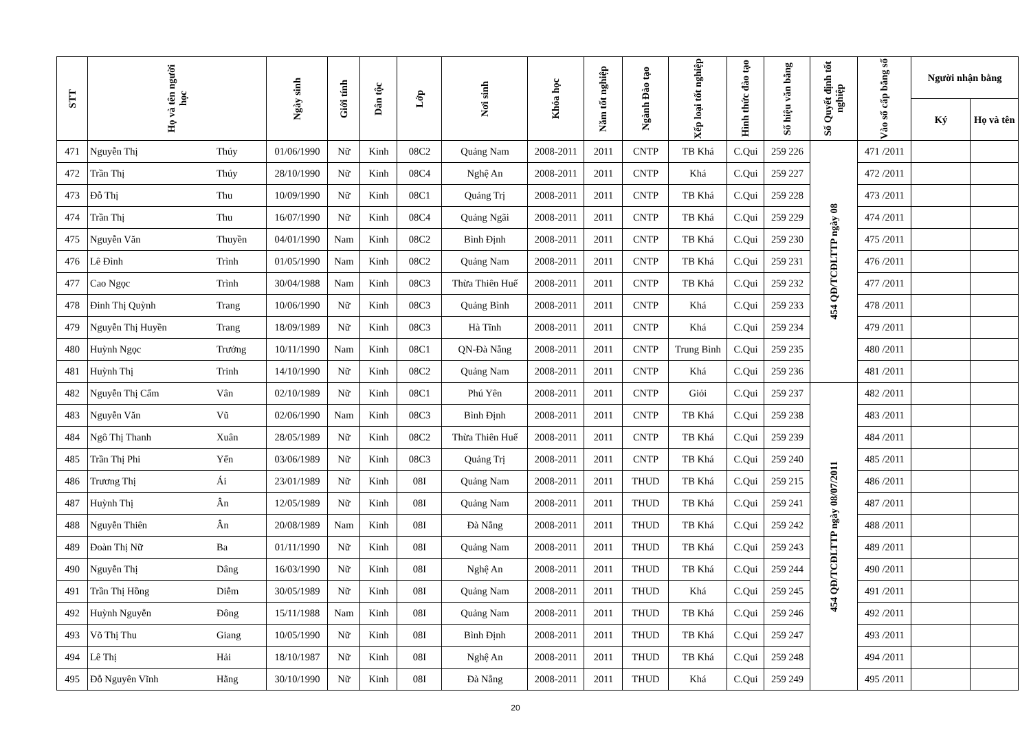| STT | Họ và tên người học | | Ngày sinh | Giới tính | Dân tộc | Lớp | Nơi sinh | Khóa học | Năm tốt nghiệp | Ngành Đào tạo | Xếp loại tốt nghiệp | Hình thức đào tạo | Số hiệu văn bằng | Số Quyết định tốt nghiệp | Vào sổ cấp bằng số | Người nhận bằng | |
| --- | --- | --- | --- | --- | --- | --- | --- | --- | --- | --- | --- | --- | --- | --- | --- | --- | --- |
| | | | | | | | | | | | | | | | | Ký | Họ và tên |
| 471 | Nguyễn Thị | Thúy | 01/06/1990 | Nữ | Kinh | 08C2 | Quảng Nam | 2008-2011 | 2011 | CNTP | TB Khá | C.Qui | 259 226 | 454 QĐ/TCĐLTTP ngày 08 | 471 /2011 | | |
| 472 | Trần Thị | Thúy | 28/10/1990 | Nữ | Kinh | 08C4 | Nghệ An | 2008-2011 | 2011 | CNTP | Khá | C.Qui | 259 227 | | 472 /2011 | | |
| 473 | Đỗ Thị | Thu | 10/09/1990 | Nữ | Kinh | 08C1 | Quảng Trị | 2008-2011 | 2011 | CNTP | TB Khá | C.Qui | 259 228 | | 473 /2011 | | |
| 474 | Trần Thị | Thu | 16/07/1990 | Nữ | Kinh | 08C4 | Quảng Ngãi | 2008-2011 | 2011 | CNTP | TB Khá | C.Qui | 259 229 | | 474 /2011 | | |
| 475 | Nguyễn Văn | Thuyền | 04/01/1990 | Nam | Kinh | 08C2 | Bình Định | 2008-2011 | 2011 | CNTP | TB Khá | C.Qui | 259 230 | | 475 /2011 | | |
| 476 | Lê Đình | Trình | 01/05/1990 | Nam | Kinh | 08C2 | Quảng Nam | 2008-2011 | 2011 | CNTP | TB Khá | C.Qui | 259 231 | | 476 /2011 | | |
| 477 | Cao Ngọc | Trình | 30/04/1988 | Nam | Kinh | 08C3 | Thừa Thiên Huế | 2008-2011 | 2011 | CNTP | TB Khá | C.Qui | 259 232 | | 477 /2011 | | |
| 478 | Đinh Thị Quỳnh | Trang | 10/06/1990 | Nữ | Kinh | 08C3 | Quảng Bình | 2008-2011 | 2011 | CNTP | Khá | C.Qui | 259 233 | | 478 /2011 | | |
| 479 | Nguyễn Thị Huyền | Trang | 18/09/1989 | Nữ | Kinh | 08C3 | Hà Tĩnh | 2008-2011 | 2011 | CNTP | Khá | C.Qui | 259 234 | | 479 /2011 | | |
| 480 | Huỳnh Ngọc | Trưởng | 10/11/1990 | Nam | Kinh | 08C1 | QN-Đà Nẵng | 2008-2011 | 2011 | CNTP | Trung Bình | C.Qui | 259 235 | | 480 /2011 | | |
| 481 | Huỳnh Thị | Trinh | 14/10/1990 | Nữ | Kinh | 08C2 | Quảng Nam | 2008-2011 | 2011 | CNTP | Khá | C.Qui | 259 236 | | 481 /2011 | | |
| 482 | Nguyễn Thị Cẩm | Vân | 02/10/1989 | Nữ | Kinh | 08C1 | Phú Yên | 2008-2011 | 2011 | CNTP | Giỏi | C.Qui | 259 237 | 454 QĐ/TCĐLTTP ngày 08/07/2011 | 482 /2011 | | |
| 483 | Nguyễn Văn | Vũ | 02/06/1990 | Nam | Kinh | 08C3 | Bình Định | 2008-2011 | 2011 | CNTP | TB Khá | C.Qui | 259 238 | | 483 /2011 | | |
| 484 | Ngô Thị Thanh | Xuân | 28/05/1989 | Nữ | Kinh | 08C2 | Thừa Thiên Huế | 2008-2011 | 2011 | CNTP | TB Khá | C.Qui | 259 239 | | 484 /2011 | | |
| 485 | Trần Thị Phi | Yến | 03/06/1989 | Nữ | Kinh | 08C3 | Quảng Trị | 2008-2011 | 2011 | CNTP | TB Khá | C.Qui | 259 240 | | 485 /2011 | | |
| 486 | Trương Thị | Ái | 23/01/1989 | Nữ | Kinh | 08I | Quảng Nam | 2008-2011 | 2011 | THUD | TB Khá | C.Qui | 259 215 | | 486 /2011 | | |
| 487 | Huỳnh Thị | Ân | 12/05/1989 | Nữ | Kinh | 08I | Quảng Nam | 2008-2011 | 2011 | THUD | TB Khá | C.Qui | 259 241 | | 487 /2011 | | |
| 488 | Nguyễn Thiên | Ân | 20/08/1989 | Nam | Kinh | 08I | Đà Nẵng | 2008-2011 | 2011 | THUD | TB Khá | C.Qui | 259 242 | | 488 /2011 | | |
| 489 | Đoàn Thị Nữ | Ba | 01/11/1990 | Nữ | Kinh | 08I | Quảng Nam | 2008-2011 | 2011 | THUD | TB Khá | C.Qui | 259 243 | | 489 /2011 | | |
| 490 | Nguyễn Thị | Dâng | 16/03/1990 | Nữ | Kinh | 08I | Nghệ An | 2008-2011 | 2011 | THUD | TB Khá | C.Qui | 259 244 | | 490 /2011 | | |
| 491 | Trần Thị Hồng | Diễm | 30/05/1989 | Nữ | Kinh | 08I | Quảng Nam | 2008-2011 | 2011 | THUD | Khá | C.Qui | 259 245 | | 491 /2011 | | |
| 492 | Huỳnh Nguyễn | Đông | 15/11/1988 | Nam | Kinh | 08I | Quảng Nam | 2008-2011 | 2011 | THUD | TB Khá | C.Qui | 259 246 | | 492 /2011 | | |
| 493 | Võ Thị Thu | Giang | 10/05/1990 | Nữ | Kinh | 08I | Bình Định | 2008-2011 | 2011 | THUD | TB Khá | C.Qui | 259 247 | | 493 /2011 | | |
| 494 | Lê Thị | Hải | 18/10/1987 | Nữ | Kinh | 08I | Nghệ An | 2008-2011 | 2011 | THUD | TB Khá | C.Qui | 259 248 | | 494 /2011 | | |
| 495 | Đỗ Nguyên Vĩnh | Hằng | 30/10/1990 | Nữ | Kinh | 08I | Đà Nẵng | 2008-2011 | 2011 | THUD | Khá | C.Qui | 259 249 | | 495 /2011 | | |
20